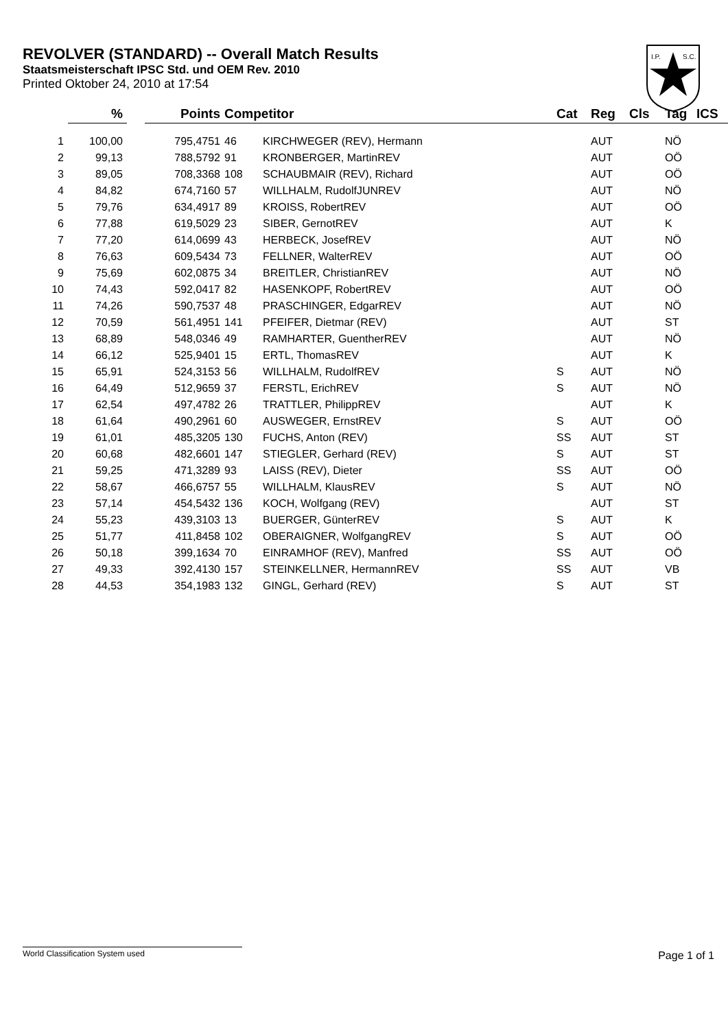REVOLVER (STANDARD) -- Overall Match Results
Staatsmeisterschaft IPSC Std. und OEM Rev. 2010
Printed Oktober 24, 2010 at 17:54
I.P.
S.C.
| | % | | Points | Competitor | | Cat | Reg | Cls | Tag | ICS |
| --- | --- | --- | --- | --- | --- | --- | --- | --- | --- | --- |
| 1 | 100,00 | | 795,4751 | 46 | KIRCHWEGER (REV), Hermann | | AUT | | NÖ | |
| 2 | 99,13 | | 788,5792 | 91 | KRONBERGER, MartinREV | | AUT | | OÖ | |
| 3 | 89,05 | | 708,3368 | 108 | SCHAUBMAIR (REV), Richard | | AUT | | OÖ | |
| 4 | 84,82 | | 674,7160 | 57 | WILLHALM, RudolfJUNREV | | AUT | | NÖ | |
| 5 | 79,76 | | 634,4917 | 89 | KROISS, RobertREV | | AUT | | OÖ | |
| 6 | 77,88 | | 619,5029 | 23 | SIBER, GernotREV | | AUT | | K | |
| 7 | 77,20 | | 614,0699 | 43 | HERBECK, JosefREV | | AUT | | NÖ | |
| 8 | 76,63 | | 609,5434 | 73 | FELLNER, WalterREV | | AUT | | OÖ | |
| 9 | 75,69 | | 602,0875 | 34 | BREITLER, ChristianREV | | AUT | | NÖ | |
| 10 | 74,43 | | 592,0417 | 82 | HASENKOPF, RobertREV | | AUT | | OÖ | |
| 11 | 74,26 | | 590,7537 | 48 | PRASCHINGER, EdgarREV | | AUT | | NÖ | |
| 12 | 70,59 | | 561,4951 | 141 | PFEIFER, Dietmar (REV) | | AUT | | ST | |
| 13 | 68,89 | | 548,0346 | 49 | RAMHARTER, GuentherREV | | AUT | | NÖ | |
| 14 | 66,12 | | 525,9401 | 15 | ERTL, ThomasREV | | AUT | | K | |
| 15 | 65,91 | | 524,3153 | 56 | WILLHALM, RudolfREV | S | AUT | | NÖ | |
| 16 | 64,49 | | 512,9659 | 37 | FERSTL, ErichREV | S | AUT | | NÖ | |
| 17 | 62,54 | | 497,4782 | 26 | TRATTLER, PhilippREV | | AUT | | K | |
| 18 | 61,64 | | 490,2961 | 60 | AUSWEGER, ErnstREV | S | AUT | | OÖ | |
| 19 | 61,01 | | 485,3205 | 130 | FUCHS, Anton (REV) | SS | AUT | | ST | |
| 20 | 60,68 | | 482,6601 | 147 | STIEGLER, Gerhard (REV) | S | AUT | | ST | |
| 21 | 59,25 | | 471,3289 | 93 | LAISS (REV), Dieter | SS | AUT | | OÖ | |
| 22 | 58,67 | | 466,6757 | 55 | WILLHALM, KlausREV | S | AUT | | NÖ | |
| 23 | 57,14 | | 454,5432 | 136 | KOCH, Wolfgang (REV) | | AUT | | ST | |
| 24 | 55,23 | | 439,3103 | 13 | BUERGER, GünterREV | S | AUT | | K | |
| 25 | 51,77 | | 411,8458 | 102 | OBERAIGNER, WolfgangREV | S | AUT | | OÖ | |
| 26 | 50,18 | | 399,1634 | 70 | EINRAMHOF (REV), Manfred | SS | AUT | | OÖ | |
| 27 | 49,33 | | 392,4130 | 157 | STEINKELLNER, HermannREV | SS | AUT | | VB | |
| 28 | 44,53 | | 354,1983 | 132 | GINGL, Gerhard (REV) | S | AUT | | ST | |
World Classification System used Page 1 of 1